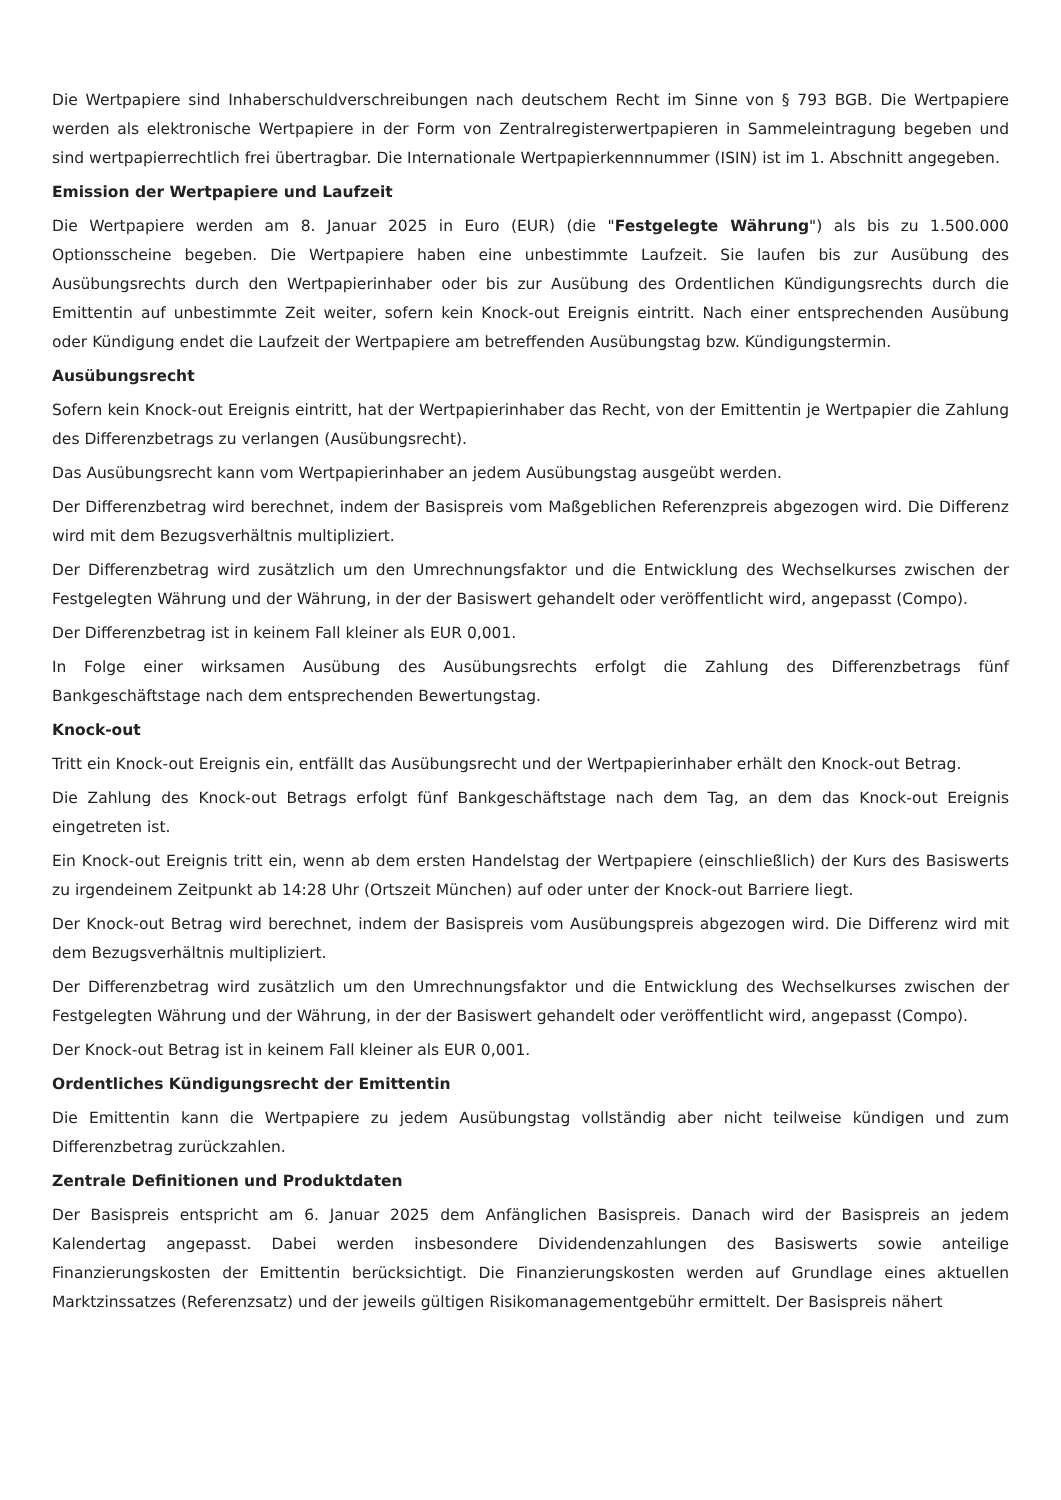Die Wertpapiere sind Inhaberschuldverschreibungen nach deutschem Recht im Sinne von § 793 BGB. Die Wertpapiere werden als elektronische Wertpapiere in der Form von Zentralregisterwertpapieren in Sammeleintragung begeben und sind wertpapierrechtlich frei übertragbar. Die Internationale Wertpapierkennnummer (ISIN) ist im 1. Abschnitt angegeben.
Emission der Wertpapiere und Laufzeit
Die Wertpapiere werden am 8. Januar 2025 in Euro (EUR) (die "Festgelegte Währung") als bis zu 1.500.000 Optionsscheine begeben. Die Wertpapiere haben eine unbestimmte Laufzeit. Sie laufen bis zur Ausübung des Ausübungsrechts durch den Wertpapierinhaber oder bis zur Ausübung des Ordentlichen Kündigungsrechts durch die Emittentin auf unbestimmte Zeit weiter, sofern kein Knock-out Ereignis eintritt. Nach einer entsprechenden Ausübung oder Kündigung endet die Laufzeit der Wertpapiere am betreffenden Ausübungstag bzw. Kündigungstermin.
Ausübungsrecht
Sofern kein Knock-out Ereignis eintritt, hat der Wertpapierinhaber das Recht, von der Emittentin je Wertpapier die Zahlung des Differenzbetrags zu verlangen (Ausübungsrecht).
Das Ausübungsrecht kann vom Wertpapierinhaber an jedem Ausübungstag ausgeübt werden.
Der Differenzbetrag wird berechnet, indem der Basispreis vom Maßgeblichen Referenzpreis abgezogen wird. Die Differenz wird mit dem Bezugsverhältnis multipliziert.
Der Differenzbetrag wird zusätzlich um den Umrechnungsfaktor und die Entwicklung des Wechselkurses zwischen der Festgelegten Währung und der Währung, in der der Basiswert gehandelt oder veröffentlicht wird, angepasst (Compo).
Der Differenzbetrag ist in keinem Fall kleiner als EUR 0,001.
In Folge einer wirksamen Ausübung des Ausübungsrechts erfolgt die Zahlung des Differenzbetrags fünf Bankgeschäftstage nach dem entsprechenden Bewertungstag.
Knock-out
Tritt ein Knock-out Ereignis ein, entfällt das Ausübungsrecht und der Wertpapierinhaber erhält den Knock-out Betrag.
Die Zahlung des Knock-out Betrags erfolgt fünf Bankgeschäftstage nach dem Tag, an dem das Knock-out Ereignis eingetreten ist.
Ein Knock-out Ereignis tritt ein, wenn ab dem ersten Handelstag der Wertpapiere (einschließlich) der Kurs des Basiswerts zu irgendeinem Zeitpunkt ab 14:28 Uhr (Ortszeit München) auf oder unter der Knock-out Barriere liegt.
Der Knock-out Betrag wird berechnet, indem der Basispreis vom Ausübungspreis abgezogen wird. Die Differenz wird mit dem Bezugsverhältnis multipliziert.
Der Differenzbetrag wird zusätzlich um den Umrechnungsfaktor und die Entwicklung des Wechselkurses zwischen der Festgelegten Währung und der Währung, in der der Basiswert gehandelt oder veröffentlicht wird, angepasst (Compo).
Der Knock-out Betrag ist in keinem Fall kleiner als EUR 0,001.
Ordentliches Kündigungsrecht der Emittentin
Die Emittentin kann die Wertpapiere zu jedem Ausübungstag vollständig aber nicht teilweise kündigen und zum Differenzbetrag zurückzahlen.
Zentrale Definitionen und Produktdaten
Der Basispreis entspricht am 6. Januar 2025 dem Anfänglichen Basispreis. Danach wird der Basispreis an jedem Kalendertag angepasst. Dabei werden insbesondere Dividendenzahlungen des Basiswerts sowie anteilige Finanzierungskosten der Emittentin berücksichtigt. Die Finanzierungskosten werden auf Grundlage eines aktuellen Marktzinssatzes (Referenzsatz) und der jeweils gültigen Risikomanagementgebühr ermittelt. Der Basispreis nähert